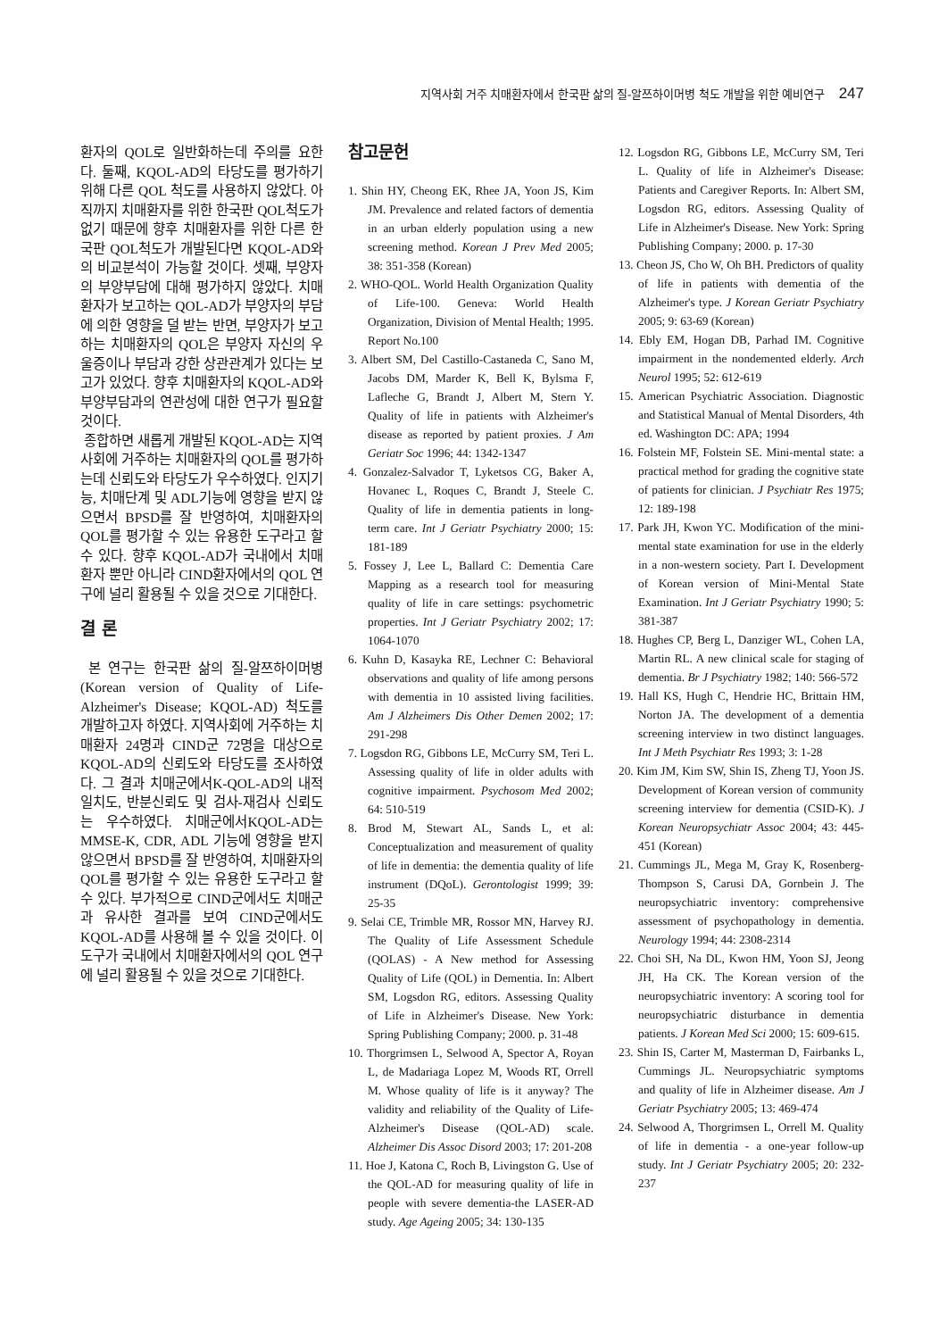지역사회 거주 치매환자에서 한국판 삶의 질-알쯔하이머병 척도 개발을 위한 예비연구 247
환자의 QOL로 일반화하는데 주의를 요한다. 둘째, KQOL-AD의 타당도를 평가하기 위해 다른 QOL 척도를 사용하지 않았다. 아직까지 치매환자를 위한 한국판 QOL척도가 없기 때문에 향후 치매환자를 위한 다른 한국판 QOL척도가 개발된다면 KQOL-AD와의 비교분석이 가능할 것이다. 셋째, 부양자의 부양부담에 대해 평가하지 않았다. 치매환자가 보고하는 QOL-AD가 부양자의 부담에 의한 영향을 덜 받는 반면, 부양자가 보고하는 치매환자의 QOL은 부양자 자신의 우울증이나 부담과 강한 상관관계가 있다는 보고가 있었다. 향후 치매환자의 KQOL-AD와 부양부담과의 연관성에 대한 연구가 필요할 것이다.
종합하면 새롭게 개발된 KQOL-AD는 지역사회에 거주하는 치매환자의 QOL를 평가하는데 신뢰도와 타당도가 우수하였다. 인지기능, 치매단계 및 ADL기능에 영향을 받지 않으면서 BPSD를 잘 반영하여, 치매환자의 QOL를 평가할 수 있는 유용한 도구라고 할 수 있다. 향후 KQOL-AD가 국내에서 치매환자 뿐만 아니라 CIND환자에서의 QOL 연구에 널리 활용될 수 있을 것으로 기대한다.
결 론
본 연구는 한국판 삶의 질-알쯔하이머병(Korean version of Quality of Life-Alzheimer's Disease; KQOL-AD) 척도를 개발하고자 하였다. 지역사회에 거주하는 치매환자 24명과 CIND군 72명을 대상으로 KQOL-AD의 신뢰도와 타당도를 조사하였다. 그 결과 치매군에서K-QOL-AD의 내적 일치도, 반분신뢰도 및 검사-재검사 신뢰도는 우수하였다. 치매군에서KQOL-AD는 MMSE-K, CDR, ADL 기능에 영향을 받지 않으면서 BPSD를 잘 반영하여, 치매환자의 QOL를 평가할 수 있는 유용한 도구라고 할 수 있다. 부가적으로 CIND군에서도 치매군과 유사한 결과를 보여 CIND군에서도 KQOL-AD를 사용해 볼 수 있을 것이다. 이 도구가 국내에서 치매환자에서의 QOL 연구에 널리 활용될 수 있을 것으로 기대한다.
참고문헌
1. Shin HY, Cheong EK, Rhee JA, Yoon JS, Kim JM. Prevalence and related factors of dementia in an urban elderly population using a new screening method. Korean J Prev Med 2005; 38: 351-358 (Korean)
2. WHO-QOL. World Health Organization Quality of Life-100. Geneva: World Health Organization, Division of Mental Health; 1995. Report No.100
3. Albert SM, Del Castillo-Castaneda C, Sano M, Jacobs DM, Marder K, Bell K, Bylsma F, Lafleche G, Brandt J, Albert M, Stern Y. Quality of life in patients with Alzheimer's disease as reported by patient proxies. J Am Geriatr Soc 1996; 44: 1342-1347
4. Gonzalez-Salvador T, Lyketsos CG, Baker A, Hovanec L, Roques C, Brandt J, Steele C. Quality of life in dementia patients in long-term care. Int J Geriatr Psychiatry 2000; 15: 181-189
5. Fossey J, Lee L, Ballard C: Dementia Care Mapping as a research tool for measuring quality of life in care settings: psychometric properties. Int J Geriatr Psychiatry 2002; 17: 1064-1070
6. Kuhn D, Kasayka RE, Lechner C: Behavioral observations and quality of life among persons with dementia in 10 assisted living facilities. Am J Alzheimers Dis Other Demen 2002; 17: 291-298
7. Logsdon RG, Gibbons LE, McCurry SM, Teri L. Assessing quality of life in older adults with cognitive impairment. Psychosom Med 2002; 64: 510-519
8. Brod M, Stewart AL, Sands L, et al: Conceptualization and measurement of quality of life in dementia: the dementia quality of life instrument (DQoL). Gerontologist 1999; 39: 25-35
9. Selai CE, Trimble MR, Rossor MN, Harvey RJ. The Quality of Life Assessment Schedule (QOLAS) - A New method for Assessing Quality of Life (QOL) in Dementia. In: Albert SM, Logsdon RG, editors. Assessing Quality of Life in Alzheimer's Disease. New York: Spring Publishing Company; 2000. p. 31-48
10. Thorgrimsen L, Selwood A, Spector A, Royan L, de Madariaga Lopez M, Woods RT, Orrell M. Whose quality of life is it anyway? The validity and reliability of the Quality of Life-Alzheimer's Disease (QOL-AD) scale. Alzheimer Dis Assoc Disord 2003; 17: 201-208
11. Hoe J, Katona C, Roch B, Livingston G. Use of the QOL-AD for measuring quality of life in people with severe dementia-the LASER-AD study. Age Ageing 2005; 34: 130-135
12. Logsdon RG, Gibbons LE, McCurry SM, Teri L. Quality of life in Alzheimer's Disease: Patients and Caregiver Reports. In: Albert SM, Logsdon RG, editors. Assessing Quality of Life in Alzheimer's Disease. New York: Spring Publishing Company; 2000. p. 17-30
13. Cheon JS, Cho W, Oh BH. Predictors of quality of life in patients with dementia of the Alzheimer's type. J Korean Geriatr Psychiatry 2005; 9: 63-69 (Korean)
14. Ebly EM, Hogan DB, Parhad IM. Cognitive impairment in the nondemented elderly. Arch Neurol 1995; 52: 612-619
15. American Psychiatric Association. Diagnostic and Statistical Manual of Mental Disorders, 4th ed. Washington DC: APA; 1994
16. Folstein MF, Folstein SE. Mini-mental state: a practical method for grading the cognitive state of patients for clinician. J Psychiatr Res 1975; 12: 189-198
17. Park JH, Kwon YC. Modification of the mini-mental state examination for use in the elderly in a non-western society. Part I. Development of Korean version of Mini-Mental State Examination. Int J Geriatr Psychiatry 1990; 5: 381-387
18. Hughes CP, Berg L, Danziger WL, Cohen LA, Martin RL. A new clinical scale for staging of dementia. Br J Psychiatry 1982; 140: 566-572
19. Hall KS, Hugh C, Hendrie HC, Brittain HM, Norton JA. The development of a dementia screening interview in two distinct languages. Int J Meth Psychiatr Res 1993; 3: 1-28
20. Kim JM, Kim SW, Shin IS, Zheng TJ, Yoon JS. Development of Korean version of community screening interview for dementia (CSID-K). J Korean Neuropsychiatr Assoc 2004; 43: 445-451 (Korean)
21. Cummings JL, Mega M, Gray K, Rosenberg-Thompson S, Carusi DA, Gornbein J. The neuropsychiatric inventory: comprehensive assessment of psychopathology in dementia. Neurology 1994; 44: 2308-2314
22. Choi SH, Na DL, Kwon HM, Yoon SJ, Jeong JH, Ha CK. The Korean version of the neuropsychiatric inventory: A scoring tool for neuropsychiatric disturbance in dementia patients. J Korean Med Sci 2000; 15: 609-615.
23. Shin IS, Carter M, Masterman D, Fairbanks L, Cummings JL. Neuropsychiatric symptoms and quality of life in Alzheimer disease. Am J Geriatr Psychiatry 2005; 13: 469-474
24. Selwood A, Thorgrimsen L, Orrell M. Quality of life in dementia - a one-year follow-up study. Int J Geriatr Psychiatry 2005; 20: 232-237